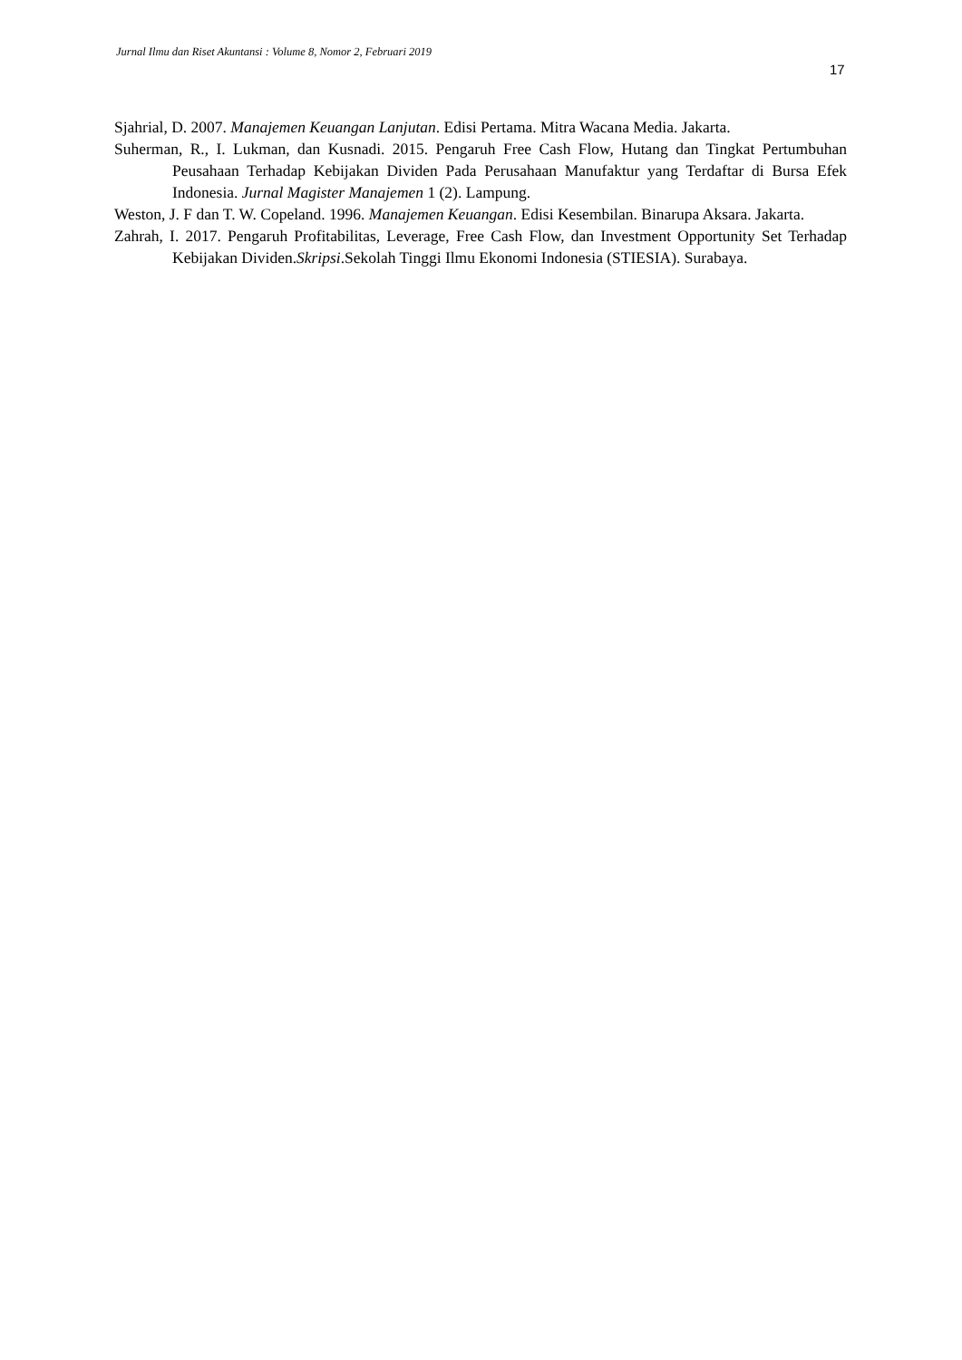Jurnal Ilmu dan Riset Akuntansi : Volume 8, Nomor 2, Februari 2019
17
Sjahrial, D. 2007. Manajemen Keuangan Lanjutan. Edisi Pertama. Mitra Wacana Media. Jakarta.
Suherman, R., I. Lukman, dan Kusnadi. 2015. Pengaruh Free Cash Flow, Hutang dan Tingkat Pertumbuhan Peusahaan Terhadap Kebijakan Dividen Pada Perusahaan Manufaktur yang Terdaftar di Bursa Efek Indonesia. Jurnal Magister Manajemen 1 (2). Lampung.
Weston, J. F dan T. W. Copeland. 1996. Manajemen Keuangan. Edisi Kesembilan. Binarupa Aksara. Jakarta.
Zahrah, I. 2017. Pengaruh Profitabilitas, Leverage, Free Cash Flow, dan Investment Opportunity Set Terhadap Kebijakan Dividen.Skripsi.Sekolah Tinggi Ilmu Ekonomi Indonesia (STIESIA). Surabaya.